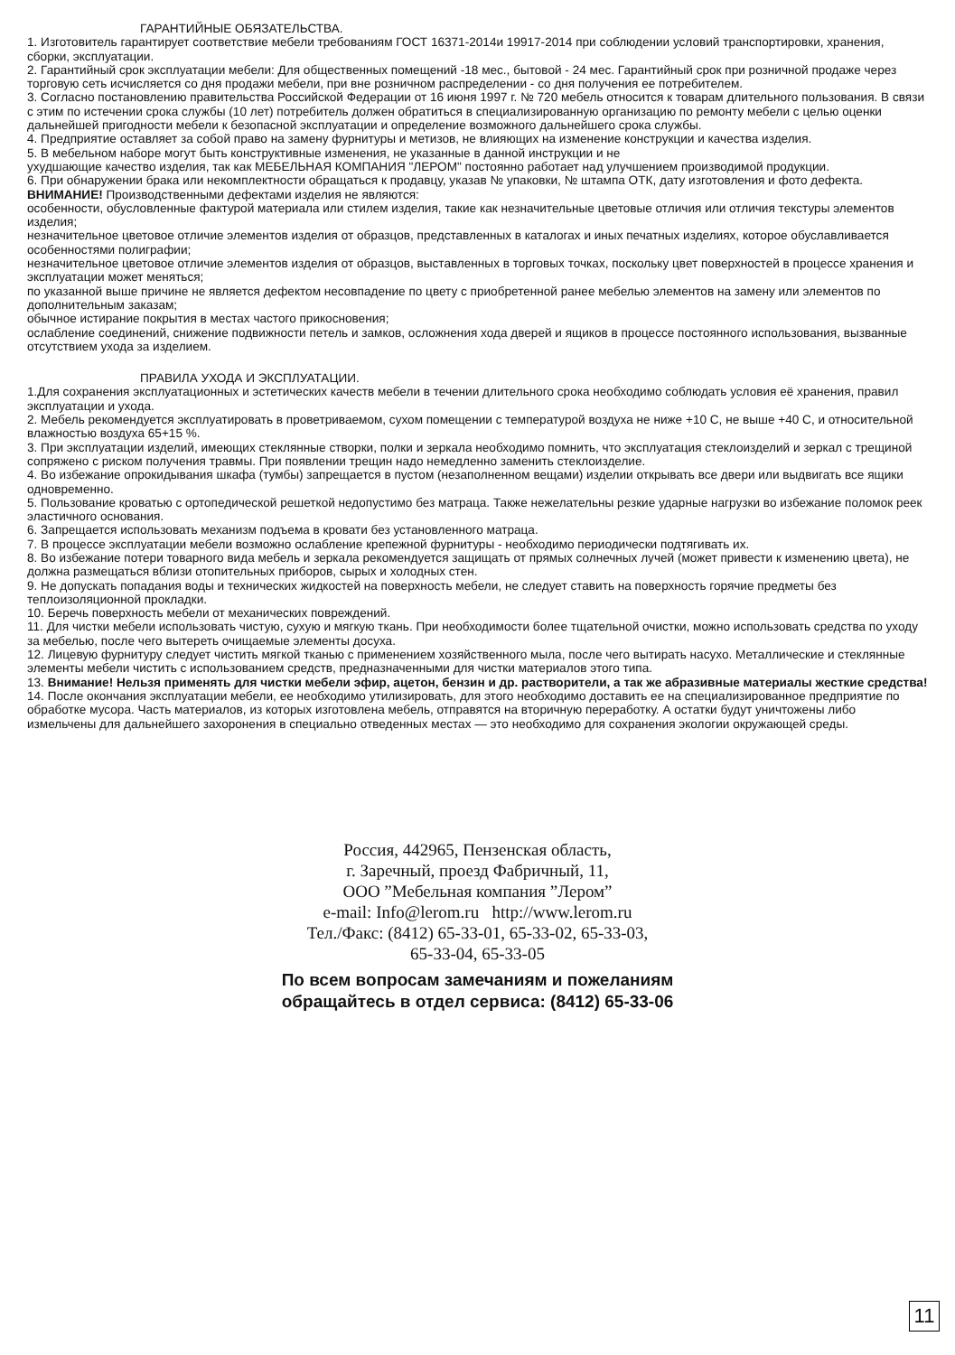ГАРАНТИЙНЫЕ ОБЯЗАТЕЛЬСТВА.
1. Изготовитель гарантирует соответствие мебели требованиям ГОСТ 16371-2014и 19917-2014 при соблюдении условий транспортировки, хранения, сборки, эксплуатации.
2. Гарантийный срок эксплуатации мебели: Для общественных помещений -18 мес., бытовой - 24 мес. Гарантийный срок при розничной продаже через торговую сеть исчисляется со дня продажи мебели, при вне розничном распределении - со дня получения ее потребителем.
3. Согласно постановлению правительства Российской Федерации от 16 июня 1997 г. № 720 мебель относится к товарам длительного пользования. В связи с этим по истечении срока службы (10 лет) потребитель должен обратиться в специализированную организацию по ремонту мебели с целью оценки дальнейшей пригодности мебели к безопасной эксплуатации и определение возможного дальнейшего срока службы.
4. Предприятие оставляет за собой право на замену фурнитуры и метизов, не влияющих на изменение конструкции и качества изделия.
5. В мебельном наборе могут быть конструктивные изменения, не указанные в данной инструкции и не
ухудшающие качество изделия, так как МЕБЕЛЬНАЯ КОМПАНИЯ "ЛЕРОМ" постоянно работает над улучшением производимой продукции.
6. При обнаружении брака или некомплектности обращаться к продавцу, указав № упаковки, № штампа ОТК, дату изготовления и фото дефекта.
ВНИМАНИЕ! Производственными дефектами изделия не являются:
особенности, обусловленные фактурой материала или стилем изделия, такие как незначительные цветовые отличия или отличия текстуры элементов изделия;
незначительное цветовое отличие элементов изделия от образцов, представленных в каталогах и иных печатных изделиях, которое обуславливается особенностями полиграфии;
незначительное цветовое отличие элементов изделия от образцов, выставленных в торговых точках, поскольку цвет поверхностей в процессе хранения и эксплуатации может меняться;
по указанной выше причине не является дефектом несовпадение по цвету с приобретенной ранее мебелью элементов на замену или элементов по дополнительным заказам;
обычное истирание покрытия в местах частого прикосновения;
ослабление соединений, снижение подвижности петель и замков, осложнения хода дверей и ящиков в процессе постоянного использования, вызванные отсутствием ухода за изделием.
ПРАВИЛА УХОДА И ЭКСПЛУАТАЦИИ.
1.Для сохранения эксплуатационных и эстетических качеств мебели в течении длительного срока необходимо соблюдать условия её хранения, правил эксплуатации и ухода.
2. Мебель рекомендуется эксплуатировать в проветриваемом, сухом помещении с температурой воздуха не ниже +10 С, не выше +40 С, и относительной влажностью воздуха 65+15 %.
3. При эксплуатации изделий, имеющих стеклянные створки, полки и зеркала необходимо помнить, что эксплуатация стеклоизделий и зеркал с трещиной сопряжено с риском получения травмы. При появлении трещин надо немедленно заменить стеклоизделие.
4. Во избежание опрокидывания шкафа (тумбы) запрещается в пустом (незаполненном вещами) изделии открывать все двери или выдвигать все ящики одновременно.
5. Пользование кроватью с ортопедической решеткой недопустимо без матраца. Также нежелательны резкие ударные нагрузки во избежание поломок реек эластичного основания.
6. Запрещается использовать механизм подъема в кровати без установленного матраца.
7. В процессе эксплуатации мебели возможно ослабление крепежной фурнитуры - необходимо периодически подтягивать их.
8. Во избежание потери товарного вида мебель и зеркала рекомендуется защищать от прямых солнечных лучей (может привести к изменению цвета), не должна размещаться вблизи отопительных приборов, сырых и холодных стен.
9. Не допускать попадания воды и технических жидкостей на поверхность мебели, не следует ставить на поверхность горячие предметы без теплоизоляционной прокладки.
10. Беречь поверхность мебели от механических повреждений.
11. Для чистки мебели использовать чистую, сухую и мягкую ткань. При необходимости более тщательной очистки, можно использовать средства по уходу за мебелью, после чего вытереть очищаемые элементы досуха.
12. Лицевую фурнитуру следует чистить мягкой тканью с применением хозяйственного мыла, после чего вытирать насухо. Металлические и стеклянные элементы мебели чистить с использованием средств, предназначенными для чистки материалов этого типа.
13. Внимание! Нельзя применять для чистки мебели эфир, ацетон, бензин и др. растворители, а так же абразивные материалы жесткие средства!
14. После окончания эксплуатации мебели, ее необходимо утилизировать, для этого необходимо доставить ее на специализированное предприятие по обработке мусора. Часть материалов, из которых изготовлена мебель, отправятся на вторичную переработку. А остатки будут уничтожены либо измельчены для дальнейшего захоронения в специально отведенных местах — это необходимо для сохранения экологии окружающей среды.
Россия, 442965, Пензенская область,
г. Заречный, проезд Фабричный, 11,
ООО ”Мебельная компания ”Лером”
e-mail: Info@lerom.ru http://www.lerom.ru
Тел./Факс: (8412) 65-33-01, 65-33-02, 65-33-03,
65-33-04, 65-33-05
По всем вопросам замечаниям и пожеланиям
обращайтесь в отдел сервиса: (8412) 65-33-06
11